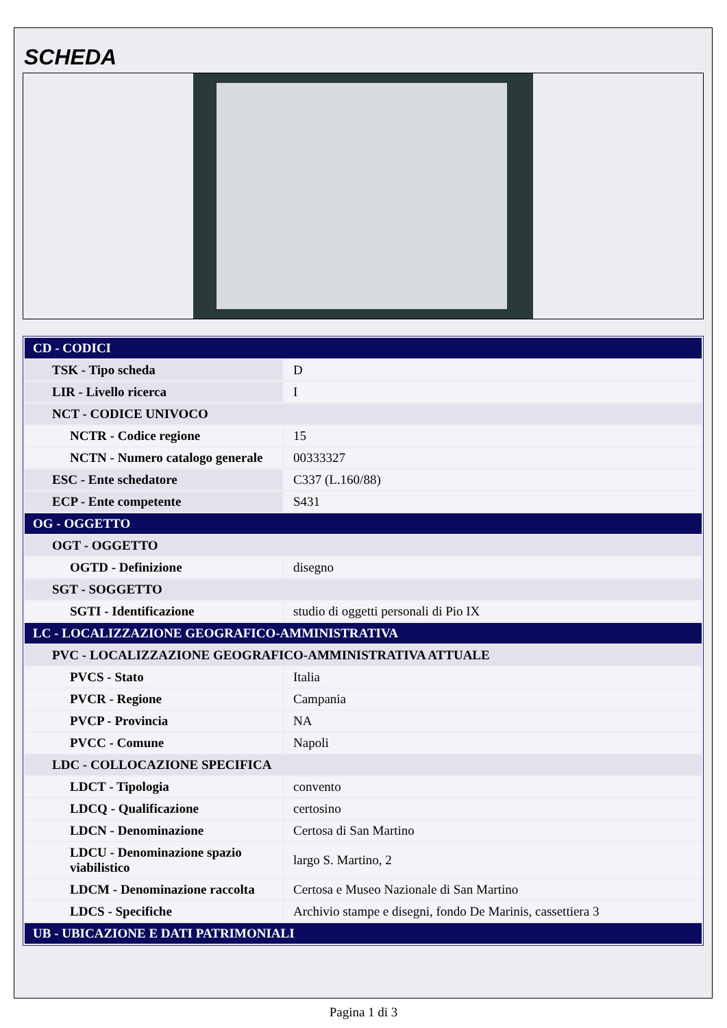SCHEDA
| CD - CODICI | |
| TSK - Tipo scheda | D |
| LIR - Livello ricerca | I |
| NCT - CODICE UNIVOCO | |
| NCTR - Codice regione | 15 |
| NCTN - Numero catalogo generale | 00333327 |
| ESC - Ente schedatore | C337 (L.160/88) |
| ECP - Ente competente | S431 |
| OG - OGGETTO | |
| OGT - OGGETTO | |
| OGTD - Definizione | disegno |
| SGT - SOGGETTO | |
| SGTI - Identificazione | studio di oggetti personali di Pio IX |
| LC - LOCALIZZAZIONE GEOGRAFICO-AMMINISTRATIVA | |
| PVC - LOCALIZZAZIONE GEOGRAFICO-AMMINISTRATIVA ATTUALE | |
| PVCS - Stato | Italia |
| PVCR - Regione | Campania |
| PVCP - Provincia | NA |
| PVCC - Comune | Napoli |
| LDC - COLLOCAZIONE SPECIFICA | |
| LDCT - Tipologia | convento |
| LDCQ - Qualificazione | certosino |
| LDCN - Denominazione | Certosa di San Martino |
| LDCU - Denominazione spazio viabilistico | largo S. Martino, 2 |
| LDCM - Denominazione raccolta | Certosa e Museo Nazionale di San Martino |
| LDCS - Specifiche | Archivio stampe e disegni, fondo De Marinis, cassettiera 3 |
| UB - UBICAZIONE E DATI PATRIMONIALI | |
Pagina 1 di 3